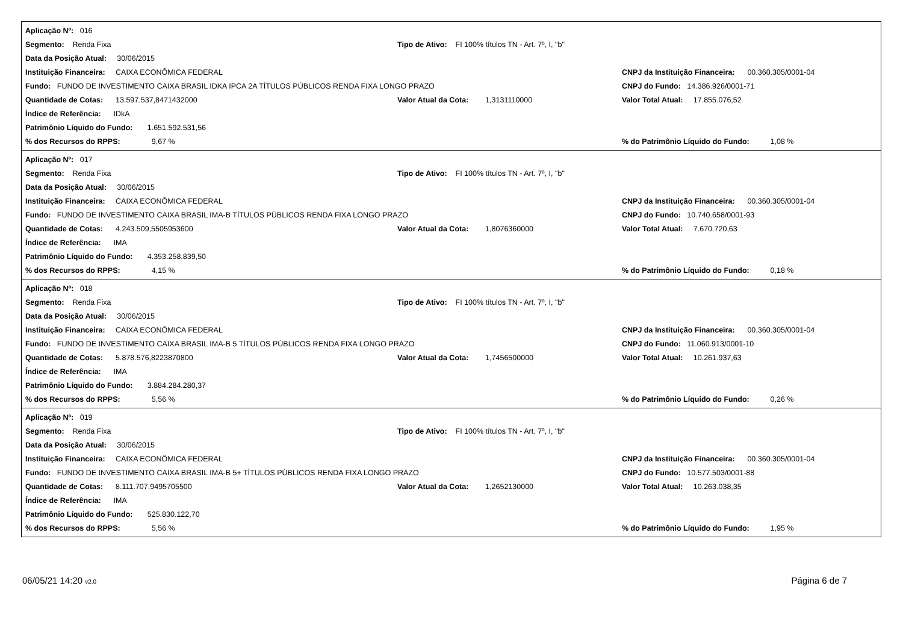Aplicação Nº: 016
Segmento: Renda Fixa Tipo de Ativo: FI 100% títulos TN - Art. 7º, I, "b"
Data da Posição Atual: 30/06/2015
Instituição Financeira: CAIXA ECONÔMICA FEDERAL CNPJ da Instituição Financeira: 00.360.305/0001-04
Fundo: FUNDO DE INVESTIMENTO CAIXA BRASIL IDKA IPCA 2A TÍTULOS PÚBLICOS RENDA FIXA LONGO PRAZO CNPJ do Fundo: 14.386.926/0001-71
Quantidade de Cotas: 13.597.537,8471432000 Valor Atual da Cota: 1,3131110000 Valor Total Atual: 17.855.076,52
Índice de Referência: IDkA
Patrimônio Líquido do Fundo: 1.651.592.531,56
% dos Recursos do RPPS: 9,67 %% do Patrimônio Líquido do Fundo: 1,08 %
Aplicação Nº: 017
Segmento: Renda Fixa Tipo de Ativo: FI 100% títulos TN - Art. 7º, I, "b"
Data da Posição Atual: 30/06/2015
Instituição Financeira: CAIXA ECONÔMICA FEDERAL CNPJ da Instituição Financeira: 00.360.305/0001-04
Fundo: FUNDO DE INVESTIMENTO CAIXA BRASIL IMA-B TÍTULOS PÚBLICOS RENDA FIXA LONGO PRAZO CNPJ do Fundo: 10.740.658/0001-93
Quantidade de Cotas: 4.243.509,5505953600 Valor Atual da Cota: 1,8076360000 Valor Total Atual: 7.670.720,63
Índice de Referência: IMA
Patrimônio Líquido do Fundo: 4.353.258.839,50
% dos Recursos do RPPS: 4,15 %% do Patrimônio Líquido do Fundo: 0,18 %
Aplicação Nº: 018
Segmento: Renda Fixa Tipo de Ativo: FI 100% títulos TN - Art. 7º, I, "b"
Data da Posição Atual: 30/06/2015
Instituição Financeira: CAIXA ECONÔMICA FEDERAL CNPJ da Instituição Financeira: 00.360.305/0001-04
Fundo: FUNDO DE INVESTIMENTO CAIXA BRASIL IMA-B 5 TÍTULOS PÚBLICOS RENDA FIXA LONGO PRAZO CNPJ do Fundo: 11.060.913/0001-10
Quantidade de Cotas: 5.878.576,8223870800 Valor Atual da Cota: 1,7456500000 Valor Total Atual: 10.261.937,63
Índice de Referência: IMA
Patrimônio Líquido do Fundo: 3.884.284.280,37
% dos Recursos do RPPS: 5,56 %% do Patrimônio Líquido do Fundo: 0,26 %
Aplicação Nº: 019
Segmento: Renda Fixa Tipo de Ativo: FI 100% títulos TN - Art. 7º, I, "b"
Data da Posição Atual: 30/06/2015
Instituição Financeira: CAIXA ECONÔMICA FEDERAL CNPJ da Instituição Financeira: 00.360.305/0001-04
Fundo: FUNDO DE INVESTIMENTO CAIXA BRASIL IMA-B 5+ TÍTULOS PÚBLICOS RENDA FIXA LONGO PRAZO CNPJ do Fundo: 10.577.503/0001-88
Quantidade de Cotas: 8.111.707,9495705500 Valor Atual da Cota: 1,2652130000 Valor Total Atual: 10.263.038,35
Índice de Referência: IMA
Patrimônio Líquido do Fundo: 525.830.122,70
% dos Recursos do RPPS: 5,56 %% do Patrimônio Líquido do Fundo: 1,95 %
06/05/21 14:20 v2.0 Página 6 de 7